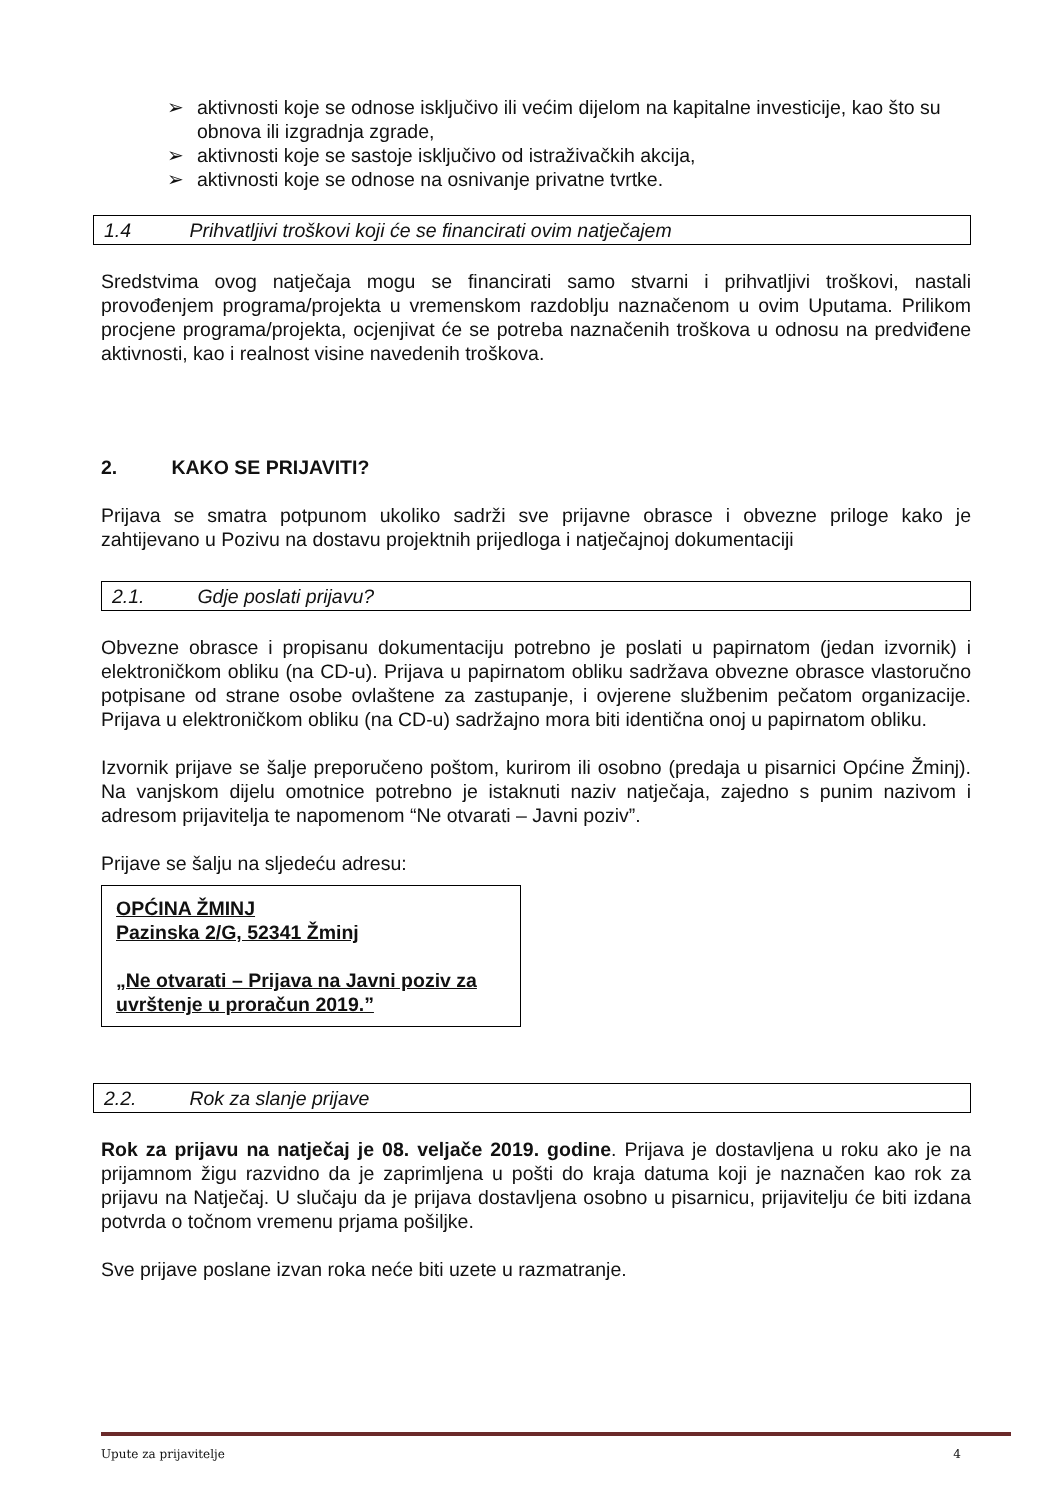➢ aktivnosti koje se odnose isključivo ili većim dijelom na kapitalne investicije, kao što su obnova ili izgradnja zgrade,
➢ aktivnosti koje se sastoje isključivo od istraživačkih akcija,
➢ aktivnosti koje se odnose na osnivanje privatne tvrtke.
1.4 Prihvatljivi troškovi koji će se financirati ovim natječajem
Sredstvima ovog natječaja mogu se financirati samo stvarni i prihvatljivi troškovi, nastali provođenjem programa/projekta u vremenskom razdoblju naznačenom u ovim Uputama. Prilikom procjene programa/projekta, ocjenjivat će se potreba naznačenih troškova u odnosu na predviđene aktivnosti, kao i realnost visine navedenih troškova.
2. KAKO SE PRIJAVITI?
Prijava se smatra potpunom ukoliko sadrži sve prijavne obrasce i obvezne priloge kako je zahtijevano u Pozivu na dostavu projektnih prijedloga i natječajnoj dokumentaciji
2.1. Gdje poslati prijavu?
Obvezne obrasce i propisanu dokumentaciju potrebno je poslati u papirnatom (jedan izvornik) i elektroničkom obliku (na CD-u). Prijava u papirnatom obliku sadržava obvezne obrasce vlastoručno potpisane od strane osobe ovlaštene za zastupanje, i ovjerene službenim pečatom organizacije. Prijava u elektroničkom obliku (na CD-u) sadržajno mora biti identična onoj u papirnatom obliku.
Izvornik prijave se šalje preporučeno poštom, kurirom ili osobno (predaja u pisarnici Općine Žminj). Na vanjskom dijelu omotnice potrebno je istaknuti naziv natječaja, zajedno s punim nazivom i adresom prijavitelja te napomenom “Ne otvarati – Javni poziv”.
Prijave se šalju na sljedeću adresu:
OPĆINA ŽMINJ
Pazinska 2/G, 52341 Žminj
„Ne otvarati – Prijava na Javni poziv za uvrštenje u proračun 2019.”
2.2. Rok za slanje prijave
Rok za prijavu na natječaj je 08. veljače 2019. godine. Prijava je dostavljena u roku ako je na prijamnom žigu razvidno da je zaprimljena u pošti do kraja datuma koji je naznačen kao rok za prijavu na Natječaj. U slučaju da je prijava dostavljena osobno u pisarnicu, prijavitelju će biti izdana potvrda o točnom vremenu prjama pošiljke.
Sve prijave poslane izvan roka neće biti uzete u razmatranje.
Upute za prijavitelje 4